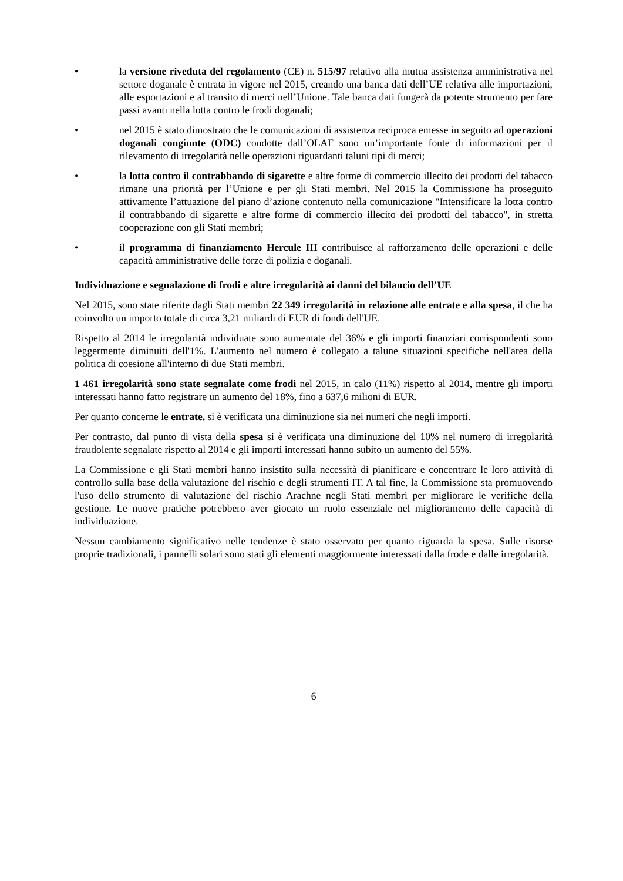• la versione riveduta del regolamento (CE) n. 515/97 relativo alla mutua assistenza amministrativa nel settore doganale è entrata in vigore nel 2015, creando una banca dati dell’UE relativa alle importazioni, alle esportazioni e al transito di merci nell’Unione. Tale banca dati fungerà da potente strumento per fare passi avanti nella lotta contro le frodi doganali;
• nel 2015 è stato dimostrato che le comunicazioni di assistenza reciproca emesse in seguito ad operazioni doganali congiunte (ODC) condotte dall’OLAF sono un’importante fonte di informazioni per il rilevamento di irregolarità nelle operazioni riguardanti taluni tipi di merci;
• la lotta contro il contrabbando di sigarette e altre forme di commercio illecito dei prodotti del tabacco rimane una priorità per l’Unione e per gli Stati membri. Nel 2015 la Commissione ha proseguito attivamente l’attuazione del piano d’azione contenuto nella comunicazione "Intensificare la lotta contro il contrabbando di sigarette e altre forme di commercio illecito dei prodotti del tabacco", in stretta cooperazione con gli Stati membri;
• il programma di finanziamento Hercule III contribuisce al rafforzamento delle operazioni e delle capacità amministrative delle forze di polizia e doganali.
Individuazione e segnalazione di frodi e altre irregolarità ai danni del bilancio dell’UE
Nel 2015, sono state riferite dagli Stati membri 22 349 irregolarità in relazione alle entrate e alla spesa, il che ha coinvolto un importo totale di circa 3,21 miliardi di EUR di fondi dell'UE.
Rispetto al 2014 le irregolarità individuate sono aumentate del 36% e gli importi finanziari corrispondenti sono leggermente diminuiti dell'1%. L'aumento nel numero è collegato a talune situazioni specifiche nell'area della politica di coesione all'interno di due Stati membri.
1 461 irregolarità sono state segnalate come frodi nel 2015, in calo (11%) rispetto al 2014, mentre gli importi interessati hanno fatto registrare un aumento del 18%, fino a 637,6 milioni di EUR.
Per quanto concerne le entrate, si è verificata una diminuzione sia nei numeri che negli importi.
Per contrasto, dal punto di vista della spesa si è verificata una diminuzione del 10% nel numero di irregolarità fraudolente segnalate rispetto al 2014 e gli importi interessati hanno subito un aumento del 55%.
La Commissione e gli Stati membri hanno insistito sulla necessità di pianificare e concentrare le loro attività di controllo sulla base della valutazione del rischio e degli strumenti IT. A tal fine, la Commissione sta promuovendo l'uso dello strumento di valutazione del rischio Arachne negli Stati membri per migliorare le verifiche della gestione. Le nuove pratiche potrebbero aver giocato un ruolo essenziale nel miglioramento delle capacità di individuazione.
Nessun cambiamento significativo nelle tendenze è stato osservato per quanto riguarda la spesa. Sulle risorse proprie tradizionali, i pannelli solari sono stati gli elementi maggiormente interessati dalla frode e dalle irregolarità.
6